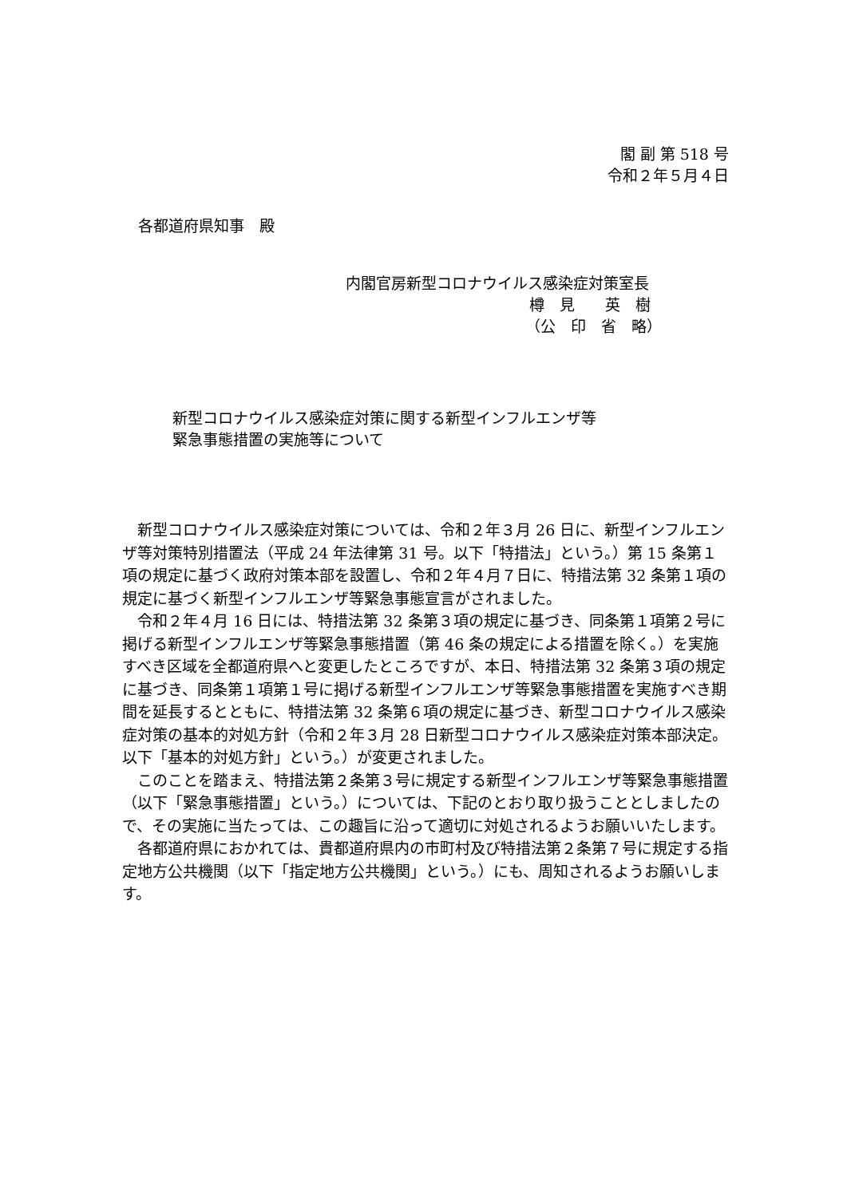閣 副 第 518 号
令和２年５月４日
各都道府県知事　殿
内閣官房新型コロナウイルス感染症対策室長
樽　見　　英　樹
（公　印　省　略）
新型コロナウイルス感染症対策に関する新型インフルエンザ等
緊急事態措置の実施等について
新型コロナウイルス感染症対策については、令和２年３月 26 日に、新型インフルエンザ等対策特別措置法（平成 24 年法律第 31 号。以下「特措法」という。）第 15 条第１項の規定に基づく政府対策本部を設置し、令和２年４月７日に、特措法第 32 条第１項の規定に基づく新型インフルエンザ等緊急事態宣言がされました。
令和２年４月 16 日には、特措法第 32 条第３項の規定に基づき、同条第１項第２号に掲げる新型インフルエンザ等緊急事態措置（第 46 条の規定による措置を除く。）を実施すべき区域を全都道府県へと変更したところですが、本日、特措法第 32 条第３項の規定に基づき、同条第１項第１号に掲げる新型インフルエンザ等緊急事態措置を実施すべき期間を延長するとともに、特措法第 32 条第６項の規定に基づき、新型コロナウイルス感染症対策の基本的対処方針（令和２年３月 28 日新型コロナウイルス感染症対策本部決定。以下「基本的対処方針」という。）が変更されました。
このことを踏まえ、特措法第２条第３号に規定する新型インフルエンザ等緊急事態措置（以下「緊急事態措置」という。）については、下記のとおり取り扱うこととしましたので、その実施に当たっては、この趣旨に沿って適切に対処されるようお願いいたします。
各都道府県におかれては、貴都道府県内の市町村及び特措法第２条第７号に規定する指定地方公共機関（以下「指定地方公共機関」という。）にも、周知されるようお願いします。